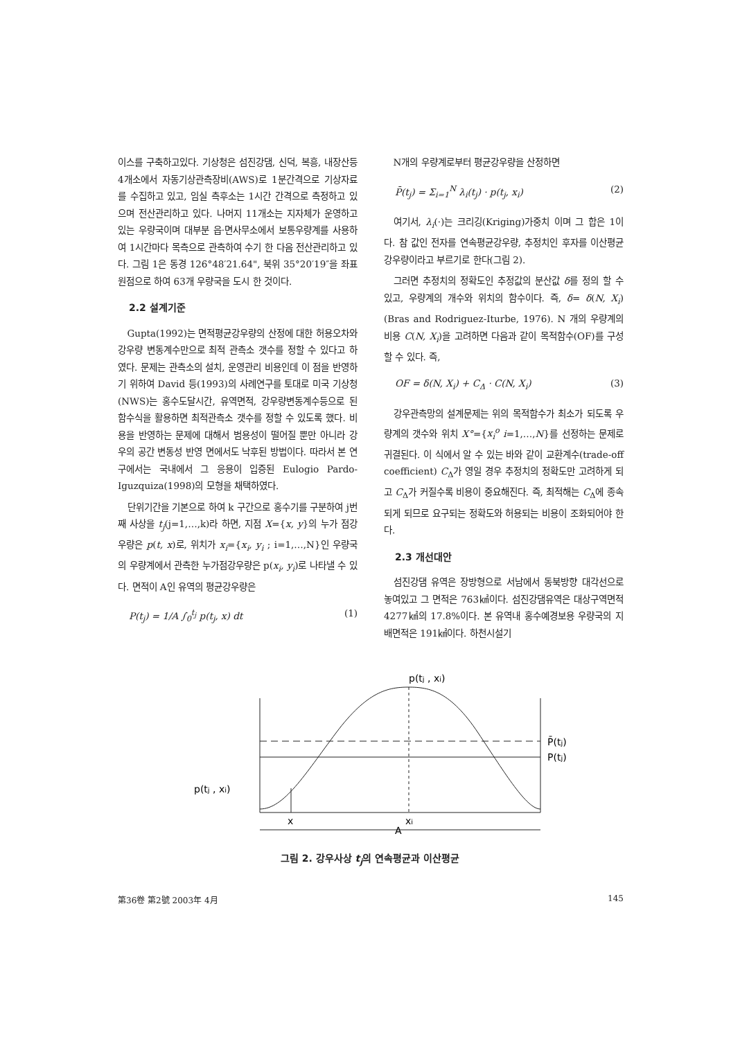이스를 구축하고있다. 기상청은 섬진강댐, 신덕, 복흥, 내장산등 4개소에서 자동기상관측장비(AWS)로 1분간격으로 기상자료를 수집하고 있고, 임실 측후소는 1시간 간격으로 측정하고 있으며 전산관리하고 있다. 나머지 11개소는 지자체가 운영하고 있는 우량국이며 대부분 읍·면사무소에서 보통우량계를 사용하여 1시간마다 목측으로 관측하여 수기 한 다음 전산관리하고 있다. 그림 1은 동경 126°48′21.64", 북위 35°20′19″을 좌표원점으로 하여 63개 우량국을 도시 한 것이다.
2.2 설계기준
Gupta(1992)는 면적평균강우량의 산정에 대한 허용오차와 강우량 변동계수만으로 최적 관측소 갯수를 정할 수 있다고 하였다. 문제는 관측소의 설치, 운영관리 비용인데 이 점을 반영하기 위하여 David 등(1993)의 사례연구를 토대로 미국 기상청(NWS)는 홍수도달시간, 유역면적, 강우량변동계수등으로 된 함수식을 활용하면 최적관측소 갯수를 정할 수 있도록 했다. 비용을 반영하는 문제에 대해서 범용성이 떨어질 뿐만 아니라 강우의 공간 변동성 반영 면에서도 낙후된 방법이다. 따라서 본 연구에서는 국내에서 그 응용이 입증된 Eulogio Pardo-Iguzquiza(1998)의 모형을 채택하였다.
단위기간을 기본으로 하여 k 구간으로 홍수기를 구분하여 j번째 사상을 t<sub>j</sub>(j=1,…,k)라 하면, 지점 X={x, y}의 누가 점강우량은 p(t, x)로, 위치가 x<sub>i</sub>={x<sub>i</sub>, y<sub>i</sub> ; i=1,…,N}인 우량국의 우량계에서 관측한 누가점강우량은 p(x<sub>i</sub>, y<sub>i</sub>)로 나타낼 수 있다. 면적이 A인 유역의 평균강우량은
P(t<sub>j</sub>) = 1/A ∫<sub>0</sub><sup>t<sub>j</sub></sup> p(t<sub>j</sub>, x) dt (1)
N개의 우량계로부터 평균강우량을 산정하면
P̄(t<sub>j</sub>) = Σ<sub>i=1</sub><sup>N</sup> λ<sub>i</sub>(t<sub>j</sub>) · p(t<sub>j</sub>, x<sub>i</sub>) (2)
여기서, λ<sub>i</sub>(·)는 크리깅(Kriging)가중치 이며 그 합은 1이다. 참 값인 전자를 연속평균강우량, 추정치인 후자를 이산평균강우량이라고 부르기로 한다(그림 2).
그러면 추정치의 정확도인 추정값의 분산값 δ를 정의 할 수 있고, 우량계의 개수와 위치의 함수이다. 즉, δ= δ(N, X<sub>i</sub>) (Bras and Rodriguez-Iturbe, 1976). N 개의 우량계의 비용 C(N, X<sub>i</sub>)을 고려하면 다음과 같이 목적함수(OF)를 구성 할 수 있다. 즉,
OF = δ(N, X<sub>i</sub>) + C<sub>Δ</sub> · C(N, X<sub>i</sub>) (3)
강우관측망의 설계문제는 위의 목적함수가 최소가 되도록 우량계의 갯수와 위치 X°={x<sub>i</sub><sup>o</sup> i=1,…,N}를 선정하는 문제로 귀결된다. 이 식에서 알 수 있는 바와 같이 교환계수(trade-off coefficient) C<sub>Δ</sub>가 영일 경우 추정치의 정확도만 고려하게 되고 C<sub>Δ</sub>가 커질수록 비용이 중요해진다. 즉, 최적해는 C<sub>Δ</sub>에 종속되게 되므로 요구되는 정확도와 허용되는 비용이 조화되어야 한다.
2.3 개선대안
섬진강댐 유역은 장방형으로 서남에서 동북방향 대각선으로 놓여있고 그 면적은 763㎢이다. 섬진강댐유역은 대상구역면적 4277㎢의 17.8%이다. 본 유역내 홍수예경보용 우량국의 지배면적은 191㎢이다. 하천시설기
p(tj , xi)
P̄(tj)
P(tj)
p(tj , xi)
x
xi
A
그림 2. 강우사상 t<sub>j</sub>의 연속평균과 이산평균
第36卷 第2號 2003年 4月 145